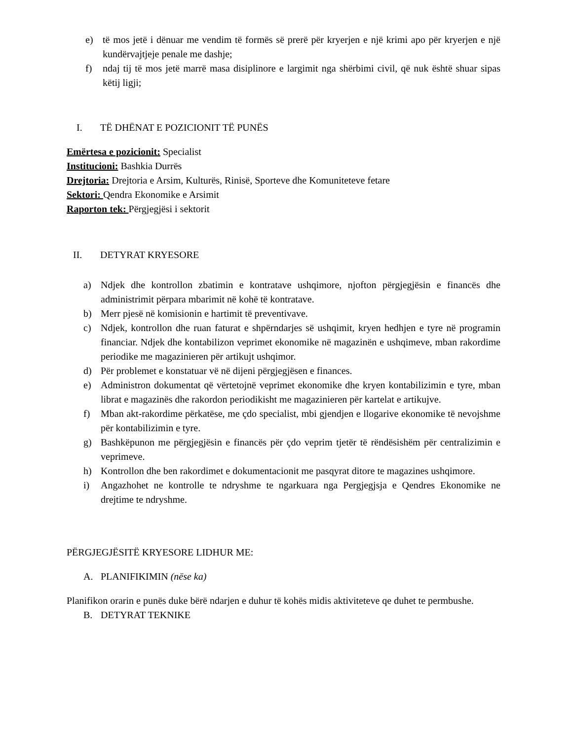e) të mos jetë i dënuar me vendim të formës së prerë për kryerjen e një krimi apo për kryerjen e një kundërvajtjeje penale me dashje;
f) ndaj tij të mos jetë marrë masa disiplinore e largimit nga shërbimi civil, që nuk është shuar sipas këtij ligji;
I. TË DHËNAT E POZICIONIT TË PUNËS
Emërtesa e pozicionit: Specialist
Institucioni: Bashkia Durrës
Drejtoria: Drejtoria e Arsim, Kulturës, Rinisë, Sporteve dhe Komuniteteve fetare
Sektori: Qendra Ekonomike e Arsimit
Raporton tek: Përgjegjësi i sektorit
II. DETYRAT KRYESORE
a) Ndjek dhe kontrollon zbatimin e kontratave ushqimore, njofton përgjegjësin e financës dhe administrimit përpara mbarimit në kohë të kontratave.
b) Merr pjesë në komisionin e hartimit të preventivave.
c) Ndjek, kontrollon dhe ruan faturat e shpërndarjes së ushqimit, kryen hedhjen e tyre në programin financiar. Ndjek dhe kontabilizon veprimet ekonomike në magazinën e ushqimeve, mban rakordime periodike me magazinieren për artikujt ushqimor.
d) Për problemet e konstatuar vë në dijeni përgjegjësen e finances.
e) Administron dokumentat që vërtetojnë veprimet ekonomike dhe kryen kontabilizimin e tyre, mban librat e magazinës dhe rakordon periodikisht me magazinieren për kartelat e artikujve.
f) Mban akt-rakordime përkatëse, me çdo specialist, mbi gjendjen e llogarive ekonomike të nevojshme për kontabilizimin e tyre.
g) Bashkëpunon me përgjegjësin e financës për çdo veprim tjetër të rëndësishëm për centralizimin e veprimeve.
h) Kontrollon dhe ben rakordimet e dokumentacionit me pasqyrat ditore te magazines ushqimore.
i) Angazhohet ne kontrolle te ndryshme te ngarkuara nga Pergjegjsja e Qendres Ekonomike ne drejtime te ndryshme.
PËRGJEGJËSITË KRYESORE LIDHUR ME:
A. PLANIFIKIMIN (nëse ka)
Planifikon orarin e punës duke bërë ndarjen e duhur të kohës midis aktiviteteve qe duhet te permbushe.
B. DETYRAT TEKNIKE